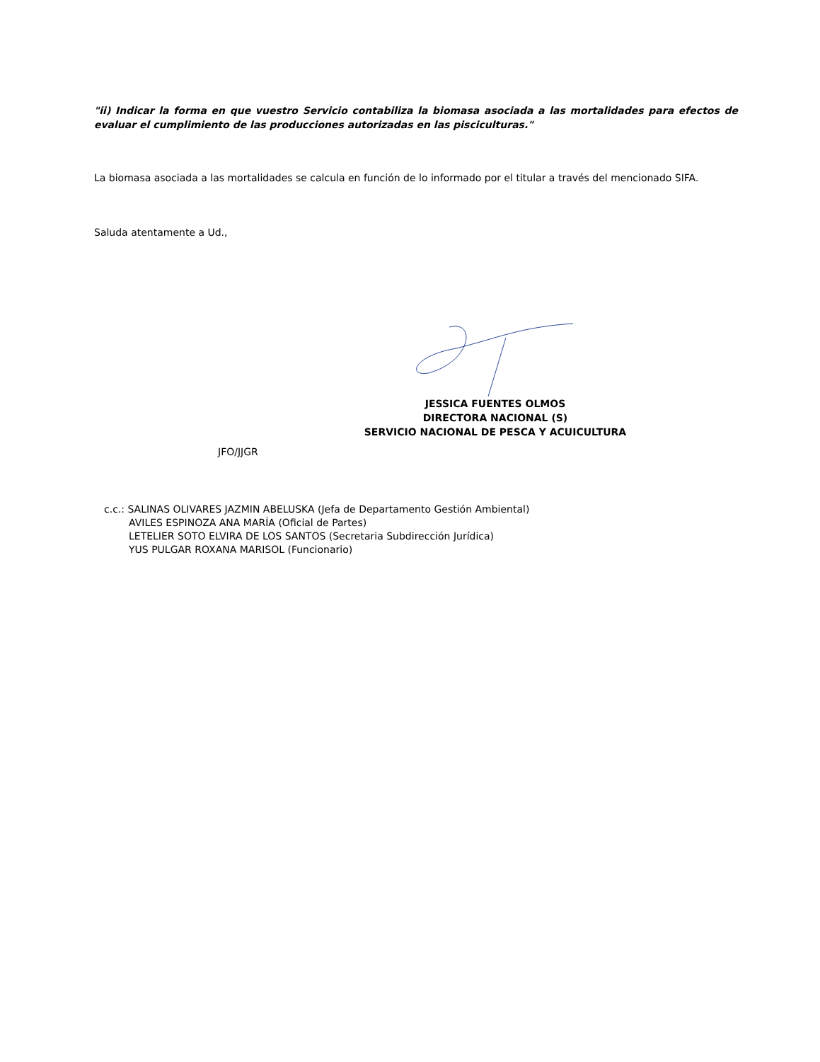"ii) Indicar la forma en que vuestro Servicio contabiliza la biomasa asociada a las mortalidades para efectos de evaluar el cumplimiento de las producciones autorizadas en las pisciculturas."
La biomasa asociada a las mortalidades se calcula en función de lo informado por el titular a través del mencionado SIFA.
Saluda atentamente a Ud.,
JESSICA FUENTES OLMOS
DIRECTORA NACIONAL (S)
SERVICIO NACIONAL DE PESCA Y ACUICULTURA
JFO/JJGR
c.c.: SALINAS OLIVARES JAZMIN ABELUSKA (Jefa de Departamento Gestión Ambiental)
AVILES ESPINOZA ANA MARÍA (Oficial de Partes)
LETELIER SOTO ELVIRA DE LOS SANTOS (Secretaria Subdirección Jurídica)
YUS PULGAR ROXANA MARISOL (Funcionario)